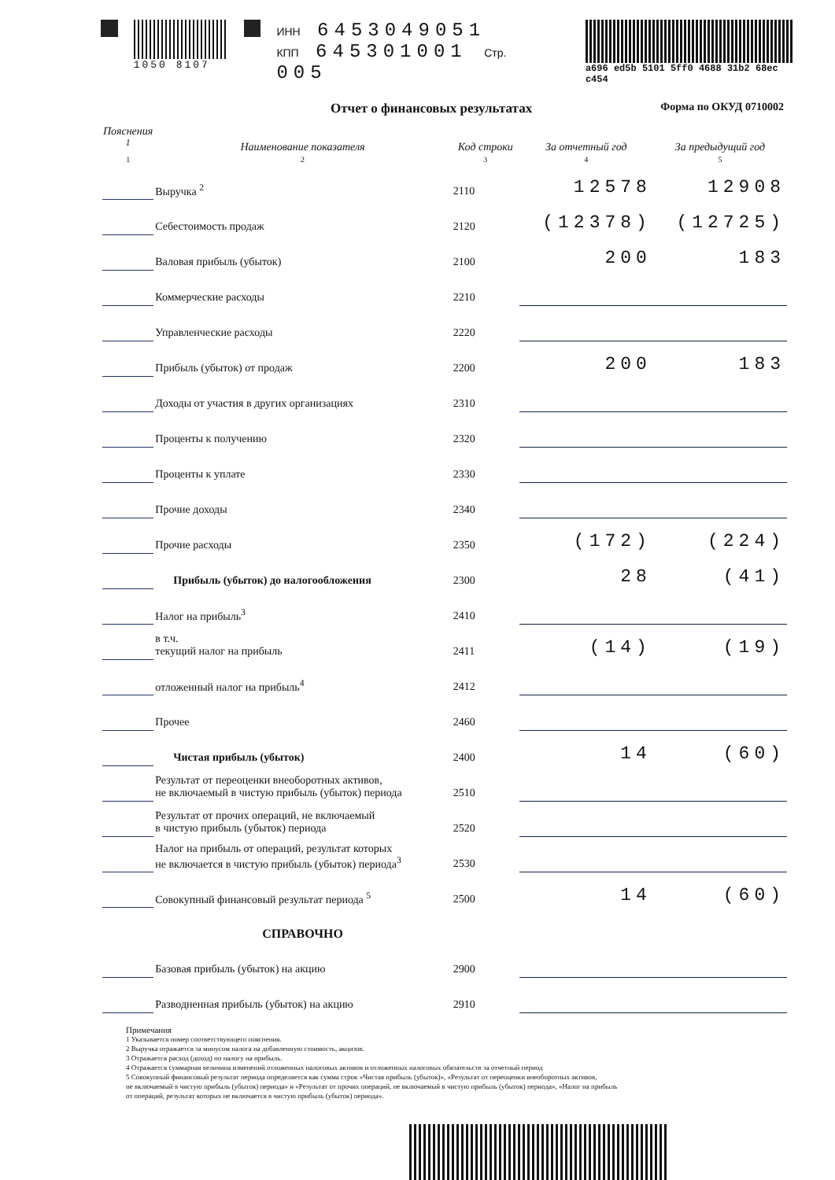1050 8107 ИНН 6453049051
КПП 645301001 Стр. 005
a696 ed5b 5101 5ff0 4688 31b2 68ec c454
Отчет о финансовых результатах Форма по ОКУД 0710002
| Пояснения <sup>1</sup> | Наименование показателя | Код строки | За отчетный год | За предыдущий год |
| --- | --- | --- | --- | --- |
| 1 | 2 | 3 | 4 | 5 |
| | Выручка <sup>2</sup> | 2110 | 12578 | 12908 |
| | Себестоимость продаж | 2120 | (12378) | (12725) |
| | Валовая прибыль (убыток) | 2100 | 200 | 183 |
| | Коммерческие расходы | 2210 | | |
| | Управленческие расходы | 2220 | | |
| | Прибыль (убыток) от продаж | 2200 | 200 | 183 |
| | Доходы от участия в других организациях | 2310 | | |
| | Проценты к получению | 2320 | | |
| | Проценты к уплате | 2330 | | |
| | Прочие доходы | 2340 | | |
| | Прочие расходы | 2350 | (172) | (224) |
| | Прибыль (убыток) до налогообложения | 2300 | 28 | (41) |
| | Налог на прибыль<sup>3</sup> | 2410 | | |
| | в т.ч. текущий налог на прибыль | 2411 | (14) | (19) |
| | отложенный налог на прибыль<sup>4</sup> | 2412 | | |
| | Прочее | 2460 | | |
| | Чистая прибыль (убыток) | 2400 | 14 | (60) |
| | Результат от переоценки внеоборотных активов, не включаемый в чистую прибыль (убыток) периода | 2510 | | |
| | Результат от прочих операций, не включаемый в чистую прибыль (убыток) периода | 2520 | | |
| | Налог на прибыль от операций, результат которых не включается в чистую прибыль (убыток) периода<sup>3</sup> | 2530 | | |
| | Совокупный финансовый результат периода <sup>5</sup> | 2500 | 14 | (60) |
| | СПРАВОЧНО | | | |
| | Базовая прибыль (убыток) на акцию | 2900 | | |
| | Разводненная прибыль (убыток) на акцию | 2910 | | |
Примечания
1 Указывается номер соответствующего пояснения.
2 Выручка отражается за минусом налога на добавленную стоимость, акцизов.
3 Отражается расход (доход) по налогу на прибыль.
4 Отражается суммарная величина изменений отложенных налоговых активов и отложенных налоговых обязательств за отчетный период
5 Совокупный финансовый результат периода определяется как сумма строк «Чистая прибыль (убыток)», «Результат от переоценки внеоборотных активов,
не включаемый в чистую прибыль (убыток) периода» и «Результат от прочих операций, не включаемый в чистую прибыль (убыток) периода», «Налог на прибыль
от операций, результат которых не включается в чистую прибыль (убыток) периода».